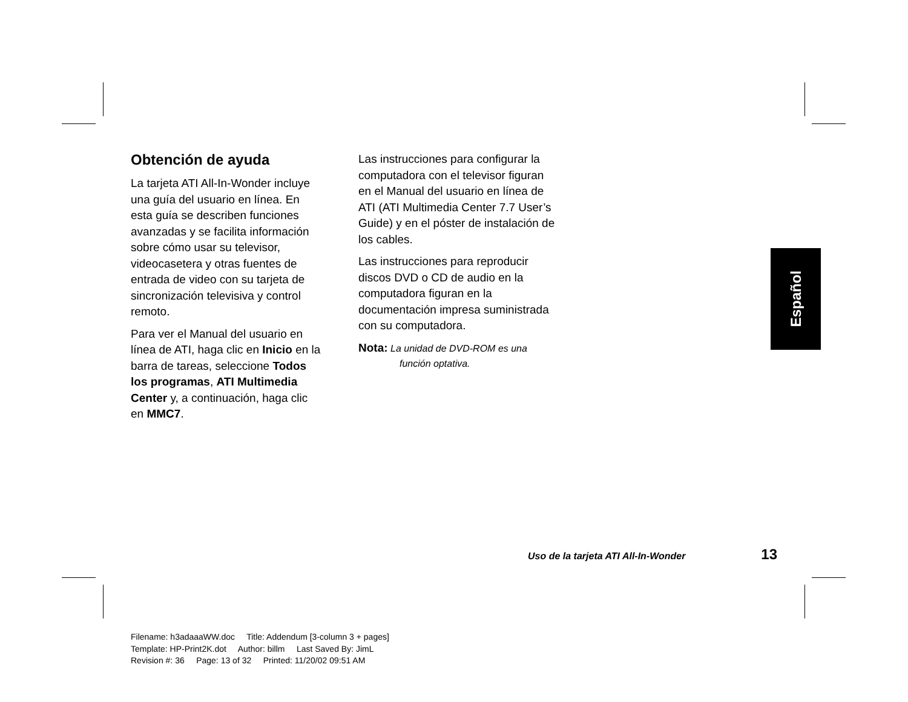Obtención de ayuda
La tarjeta ATI All-In-Wonder incluye una guía del usuario en línea. En esta guía se describen funciones avanzadas y se facilita información sobre cómo usar su televisor, videocasetera y otras fuentes de entrada de video con su tarjeta de sincronización televisiva y control remoto.
Para ver el Manual del usuario en línea de ATI, haga clic en Inicio en la barra de tareas, seleccione Todos los programas, ATI Multimedia Center y, a continuación, haga clic en MMC7.
Las instrucciones para configurar la computadora con el televisor figuran en el Manual del usuario en línea de ATI (ATI Multimedia Center 7.7 User’s Guide) y en el póster de instalación de los cables.
Las instrucciones para reproducir discos DVD o CD de audio en la computadora figuran en la documentación impresa suministrada con su computadora.
Nota: La unidad de DVD-ROM es una
función optativa.
Español
Uso de la tarjeta ATI All-In-Wonder 13
Filename: h3adaaaWW.doc Title: Addendum [3-column 3 + pages]
Template: HP-Print2K.dot Author: billm Last Saved By: JimL
Revision #: 36 Page: 13 of 32 Printed: 11/20/02 09:51 AM